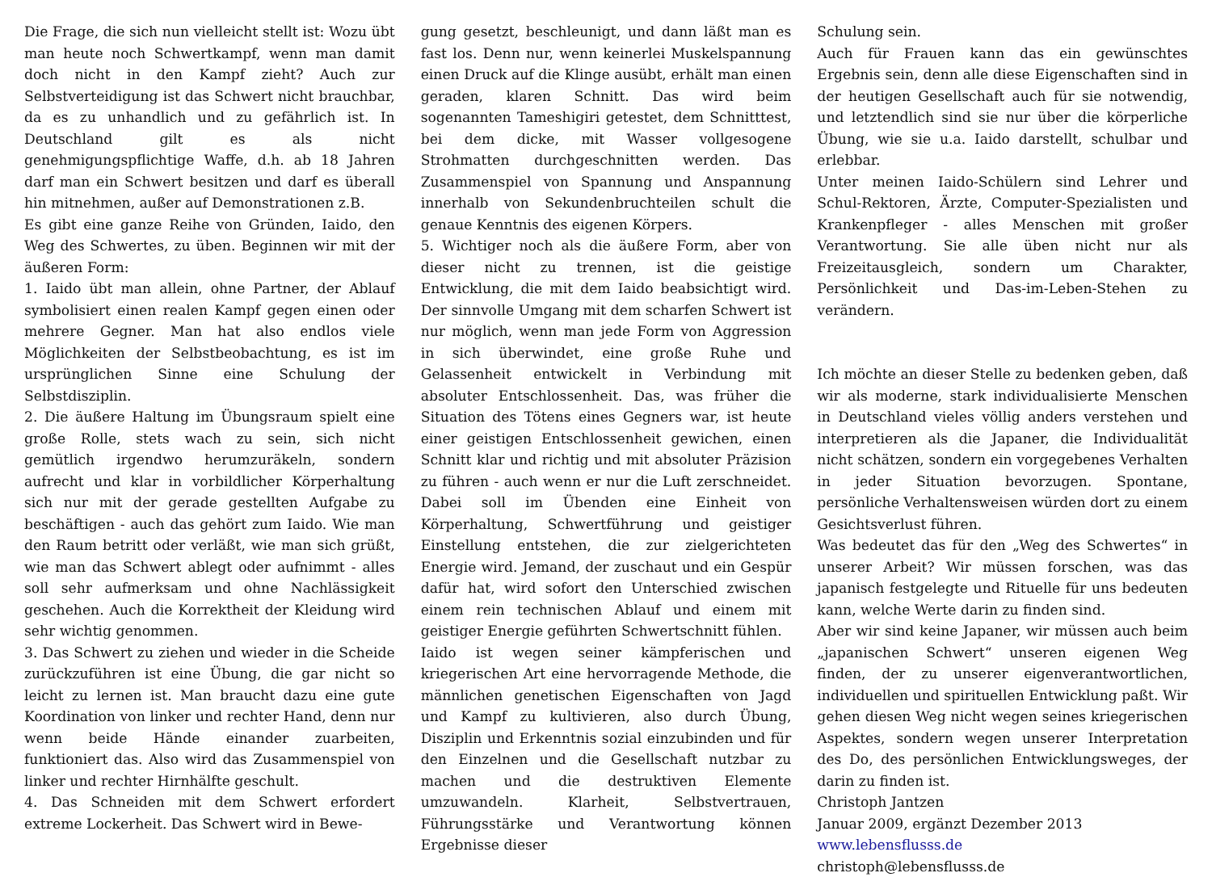Die Frage, die sich nun vielleicht stellt ist: Wozu übt man heute noch Schwertkampf, wenn man damit doch nicht in den Kampf zieht? Auch zur Selbstverteidigung ist das Schwert nicht brauchbar, da es zu unhandlich und zu gefährlich ist. In Deutschland gilt es als nicht genehmigungspflichtige Waffe, d.h. ab 18 Jahren darf man ein Schwert besitzen und darf es überall hin mitnehmen, außer auf Demonstrationen z.B.
Es gibt eine ganze Reihe von Gründen, Iaido, den Weg des Schwertes, zu üben. Beginnen wir mit der äußeren Form:
1. Iaido übt man allein, ohne Partner, der Ablauf symbolisiert einen realen Kampf gegen einen oder mehrere Gegner. Man hat also endlos viele Möglichkeiten der Selbstbeobachtung, es ist im ursprünglichen Sinne eine Schulung der Selbstdisziplin.
2. Die äußere Haltung im Übungsraum spielt eine große Rolle, stets wach zu sein, sich nicht gemütlich irgendwo herumzuräkeln, sondern aufrecht und klar in vorbildlicher Körperhaltung sich nur mit der gerade gestellten Aufgabe zu beschäftigen - auch das gehört zum Iaido. Wie man den Raum betritt oder verläßt, wie man sich grüßt, wie man das Schwert ablegt oder aufnimmt - alles soll sehr aufmerksam und ohne Nachlässigkeit geschehen. Auch die Korrektheit der Kleidung wird sehr wichtig genommen.
3. Das Schwert zu ziehen und wieder in die Scheide zurückzuführen ist eine Übung, die gar nicht so leicht zu lernen ist. Man braucht dazu eine gute Koordination von linker und rechter Hand, denn nur wenn beide Hände einander zuarbeiten, funktioniert das. Also wird das Zusammenspiel von linker und rechter Hirnhälfte geschult.
4. Das Schneiden mit dem Schwert erfordert extreme Lockerheit. Das Schwert wird in Bewe-
gung gesetzt, beschleunigt, und dann läßt man es fast los. Denn nur, wenn keinerlei Muskelspannung einen Druck auf die Klinge ausübt, erhält man einen geraden, klaren Schnitt. Das wird beim sogenannten Tameshigiri getestet, dem Schnitttest, bei dem dicke, mit Wasser vollgesogene Strohmatten durchgeschnitten werden. Das Zusammenspiel von Spannung und Anspannung innerhalb von Sekundenbruchteilen schult die genaue Kenntnis des eigenen Körpers.
5. Wichtiger noch als die äußere Form, aber von dieser nicht zu trennen, ist die geistige Entwicklung, die mit dem Iaido beabsichtigt wird. Der sinnvolle Umgang mit dem scharfen Schwert ist nur möglich, wenn man jede Form von Aggression in sich überwindet, eine große Ruhe und Gelassenheit entwickelt in Verbindung mit absoluter Entschlossenheit. Das, was früher die Situation des Tötens eines Gegners war, ist heute einer geistigen Entschlossenheit gewichen, einen Schnitt klar und richtig und mit absoluter Präzision zu führen - auch wenn er nur die Luft zerschneidet. Dabei soll im Übenden eine Einheit von Körperhaltung, Schwertführung und geistiger Einstellung entstehen, die zur zielgerichteten Energie wird. Jemand, der zuschaut und ein Gespür dafür hat, wird sofort den Unterschied zwischen einem rein technischen Ablauf und einem mit geistiger Energie geführten Schwertschnitt fühlen.
Iaido ist wegen seiner kämpferischen und kriegerischen Art eine hervorragende Methode, die männlichen genetischen Eigenschaften von Jagd und Kampf zu kultivieren, also durch Übung, Disziplin und Erkenntnis sozial einzubinden und für den Einzelnen und die Gesellschaft nutzbar zu machen und die destruktiven Elemente umzuwandeln. Klarheit, Selbstvertrauen, Führungsstärke und Verantwortung können Ergebnisse dieser
Schulung sein.
Auch für Frauen kann das ein gewünschtes Ergebnis sein, denn alle diese Eigenschaften sind in der heutigen Gesellschaft auch für sie notwendig, und letztendlich sind sie nur über die körperliche Übung, wie sie u.a. Iaido darstellt, schulbar und erlebbar.
Unter meinen Iaido-Schülern sind Lehrer und Schul-Rektoren, Ärzte, Computer-Spezialisten und Krankenpfleger - alles Menschen mit großer Verantwortung. Sie alle üben nicht nur als Freizeitausgleich, sondern um Charakter, Persönlichkeit und Das-im-Leben-Stehen zu verändern.
Ich möchte an dieser Stelle zu bedenken geben, daß wir als moderne, stark individualisierte Menschen in Deutschland vieles völlig anders verstehen und interpretieren als die Japaner, die Individualität nicht schätzen, sondern ein vorgegebenes Verhalten in jeder Situation bevorzugen. Spontane, persönliche Verhaltensweisen würden dort zu einem Gesichtsverlust führen.
Was bedeutet das für den „Weg des Schwertes“ in unserer Arbeit? Wir müssen forschen, was das japanisch festgelegte und Rituelle für uns bedeuten kann, welche Werte darin zu finden sind.
Aber wir sind keine Japaner, wir müssen auch beim „japanischen Schwert“ unseren eigenen Weg finden, der zu unserer eigenverantwortlichen, individuellen und spirituellen Entwicklung paßt. Wir gehen diesen Weg nicht wegen seines kriegerischen Aspektes, sondern wegen unserer Interpretation des Do, des persönlichen Entwicklungsweges, der darin zu finden ist.
Christoph Jantzen
Januar 2009, ergänzt Dezember 2013
www.lebensflusss.de
christoph@lebensflusss.de